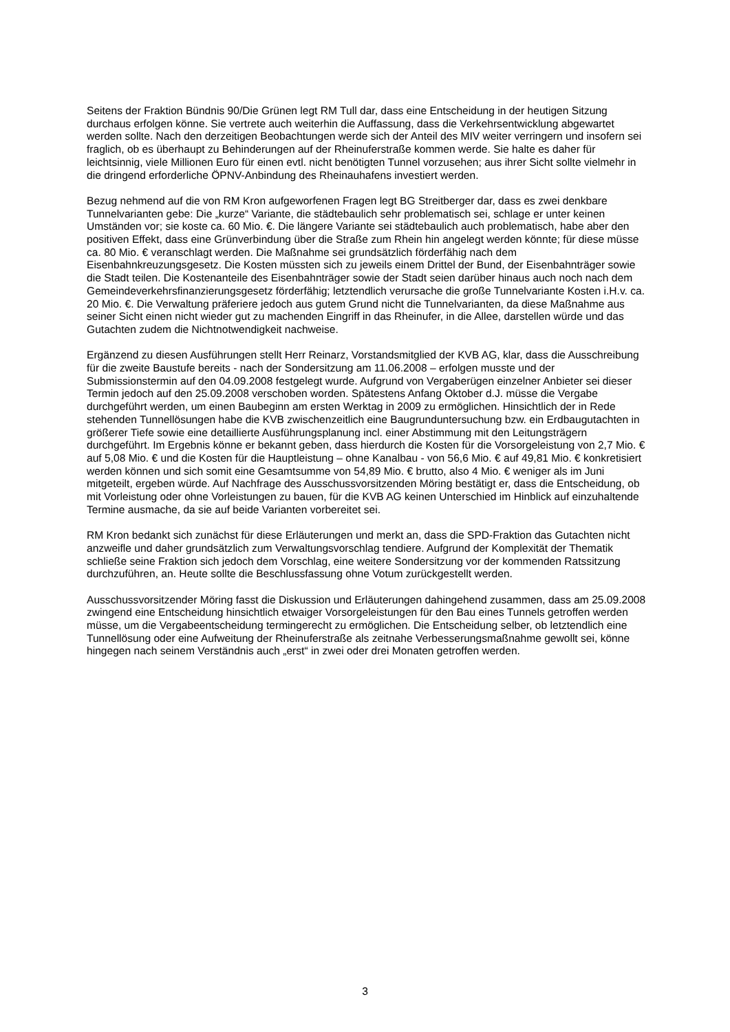Seitens der Fraktion Bündnis 90/Die Grünen legt RM Tull dar, dass eine Entscheidung in der heutigen Sitzung durchaus erfolgen könne. Sie vertrete auch weiterhin die Auffassung, dass die Verkehrsentwicklung abgewartet werden sollte. Nach den derzeitigen Beobachtungen werde sich der Anteil des MIV weiter verringern und insofern sei fraglich, ob es überhaupt zu Behinderungen auf der Rheinuferstraße kommen werde. Sie halte es daher für leichtsinnig, viele Millionen Euro für einen evtl. nicht benötigten Tunnel vorzusehen; aus ihrer Sicht sollte vielmehr in die dringend erforderliche ÖPNV-Anbindung des Rheinauhafens investiert werden.
Bezug nehmend auf die von RM Kron aufgeworfenen Fragen legt BG Streitberger dar, dass es zwei denkbare Tunnelvarianten gebe: Die „kurze“ Variante, die städtebaulich sehr problematisch sei, schlage er unter keinen Umständen vor; sie koste ca. 60 Mio. €. Die längere Variante sei städtebaulich auch problematisch, habe aber den positiven Effekt, dass eine Grünverbindung über die Straße zum Rhein hin angelegt werden könnte; für diese müsse ca. 80 Mio. € veranschlagt werden. Die Maßnahme sei grundsätzlich förderfähig nach dem Eisenbahnkreuzungsgesetz. Die Kosten müssten sich zu jeweils einem Drittel der Bund, der Eisenbahnträger sowie die Stadt teilen. Die Kostenanteile des Eisenbahnträger sowie der Stadt seien darüber hinaus auch noch nach dem Gemeindeverkehrsfinanzierungsgesetz förderfähig; letztendlich verursache die große Tunnelvariante Kosten i.H.v. ca. 20 Mio. €. Die Verwaltung präferiere jedoch aus gutem Grund nicht die Tunnelvarianten, da diese Maßnahme aus seiner Sicht einen nicht wieder gut zu machenden Eingriff in das Rheinufer, in die Allee, darstellen würde und das Gutachten zudem die Nichtnotwendigkeit nachweise.
Ergänzend zu diesen Ausführungen stellt Herr Reinarz, Vorstandsmitglied der KVB AG, klar, dass die Ausschreibung für die zweite Baustufe bereits - nach der Sondersitzung am 11.06.2008 – erfolgen musste und der Submissionstermin auf den 04.09.2008 festgelegt wurde. Aufgrund von Vergaberügen einzelner Anbieter sei dieser Termin jedoch auf den 25.09.2008 verschoben worden. Spätestens Anfang Oktober d.J. müsse die Vergabe durchgeführt werden, um einen Baubeginn am ersten Werktag in 2009 zu ermöglichen. Hinsichtlich der in Rede stehenden Tunnellösungen habe die KVB zwischenzeitlich eine Baugrunduntersuchung bzw. ein Erdbaugutachten in größerer Tiefe sowie eine detaillierte Ausführungsplanung incl. einer Abstimmung mit den Leitungsträgern durchgeführt. Im Ergebnis könne er bekannt geben, dass hierdurch die Kosten für die Vorsorgeleistung von 2,7 Mio. € auf 5,08 Mio. € und die Kosten für die Hauptleistung – ohne Kanalbau - von 56,6 Mio. € auf 49,81 Mio. € konkretisiert werden können und sich somit eine Gesamtsumme von 54,89 Mio. € brutto, also 4 Mio. € weniger als im Juni mitgeteilt, ergeben würde. Auf Nachfrage des Ausschussvorsitzenden Möring bestätigt er, dass die Entscheidung, ob mit Vorleistung oder ohne Vorleistungen zu bauen, für die KVB AG keinen Unterschied im Hinblick auf einzuhaltende Termine ausmache, da sie auf beide Varianten vorbereitet sei.
RM Kron bedankt sich zunächst für diese Erläuterungen und merkt an, dass die SPD-Fraktion das Gutachten nicht anzweifle und daher grundsätzlich zum Verwaltungsvorschlag tendiere. Aufgrund der Komplexität der Thematik schließe seine Fraktion sich jedoch dem Vorschlag, eine weitere Sondersitzung vor der kommenden Ratssitzung durchzuführen, an. Heute sollte die Beschlussfassung ohne Votum zurückgestellt werden.
Ausschussvorsitzender Möring fasst die Diskussion und Erläuterungen dahingehend zusammen, dass am 25.09.2008 zwingend eine Entscheidung hinsichtlich etwaiger Vorsorgeleistungen für den Bau eines Tunnels getroffen werden müsse, um die Vergabeentscheidung termingerecht zu ermöglichen. Die Entscheidung selber, ob letztendlich eine Tunnellösung oder eine Aufweitung der Rheinuferstraße als zeitnahe Verbesserungsmaßnahme gewollt sei, könne hingegen nach seinem Verständnis auch „erst“ in zwei oder drei Monaten getroffen werden.
3